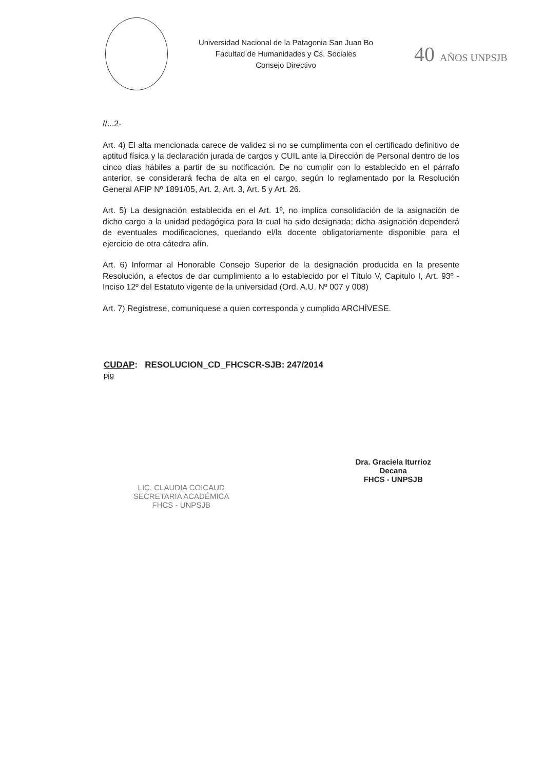Universidad Nacional de la Patagonia San Juan Bo
Facultad de Humanidades y Cs. Sociales
Consejo Directivo
40 AÑOS UNPSJB
//...2-
Art. 4) El alta mencionada carece de validez si no se cumplimenta con el certificado definitivo de aptitud física y la declaración jurada de cargos y CUIL ante la Dirección de Personal dentro de los cinco días hábiles a partir de su notificación. De no cumplir con lo establecido en el párrafo anterior, se considerará fecha de alta en el cargo, según lo reglamentado por la Resolución General AFIP Nº 1891/05, Art. 2, Art. 3, Art. 5 y Art. 26.
Art. 5) La designación establecida en el Art. 1º, no implica consolidación de la asignación de dicho cargo a la unidad pedagógica para la cual ha sido designada; dicha asignación dependerá de eventuales modificaciones, quedando el/la docente obligatoriamente disponible para el ejercicio de otra cátedra afín.
Art. 6) Informar al Honorable Consejo Superior de la designación producida en la presente Resolución, a efectos de dar cumplimiento a lo establecido por el Título V, Capitulo I, Art. 93º - Inciso 12º del Estatuto vigente de la universidad (Ord. A.U. Nº 007 y 008)
Art. 7) Regístrese, comuníquese a quien corresponda y cumplido ARCHÍVESE.
CUDAP: RESOLUCION_CD_FHCSCR-SJB: 247/2014
pjg
LIC. CLAUDIA COICAUD
SECRETARIA ACADÉMICA
FHCS - UNPSJB
Dra. Graciela Iturrioz
Decana
FHCS - UNPSJB